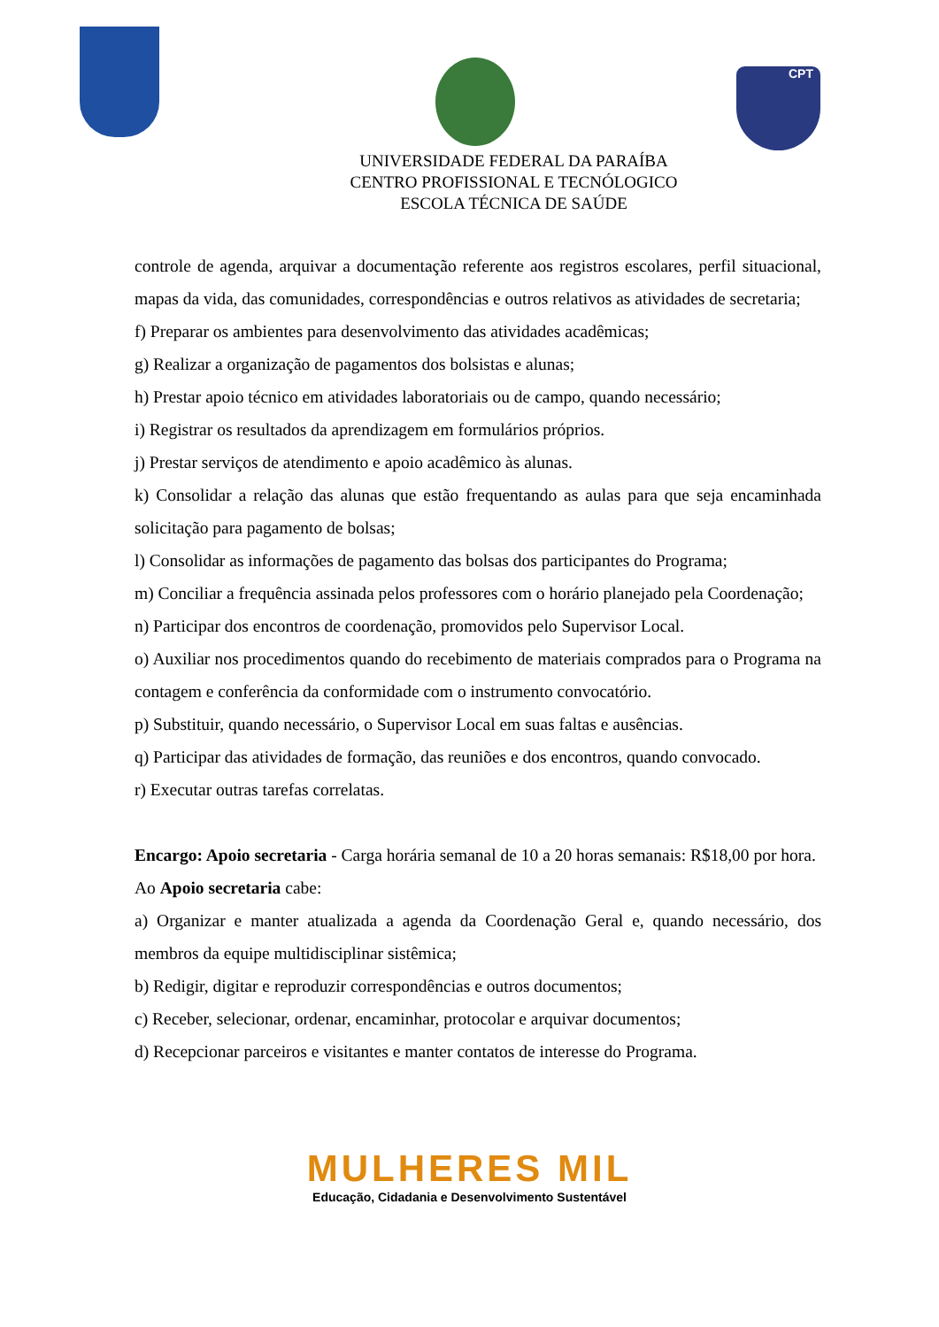CPT
UNIVERSIDADE FEDERAL DA PARAÍBA
CENTRO PROFISSIONAL E TECNÓLOGICO
ESCOLA TÉCNICA DE SAÚDE
controle de agenda, arquivar a documentação referente aos registros escolares, perfil situacional, mapas da vida, das comunidades, correspondências e outros relativos as atividades de secretaria;
f) Preparar os ambientes para desenvolvimento das atividades acadêmicas;
g) Realizar a organização de pagamentos dos bolsistas e alunas;
h) Prestar apoio técnico em atividades laboratoriais ou de campo, quando necessário;
i) Registrar os resultados da aprendizagem em formulários próprios.
j) Prestar serviços de atendimento e apoio acadêmico às alunas.
k) Consolidar a relação das alunas que estão frequentando as aulas para que seja encaminhada solicitação para pagamento de bolsas;
l) Consolidar as informações de pagamento das bolsas dos participantes do Programa;
m) Conciliar a frequência assinada pelos professores com o horário planejado pela Coordenação;
n) Participar dos encontros de coordenação, promovidos pelo Supervisor Local.
o) Auxiliar nos procedimentos quando do recebimento de materiais comprados para o Programa na contagem e conferência da conformidade com o instrumento convocatório.
p) Substituir, quando necessário, o Supervisor Local em suas faltas e ausências.
q) Participar das atividades de formação, das reuniões e dos encontros, quando convocado.
r) Executar outras tarefas correlatas.
Encargo: Apoio secretaria - Carga horária semanal de 10 a 20 horas semanais: R$18,00 por hora.
Ao Apoio secretaria cabe:
a) Organizar e manter atualizada a agenda da Coordenação Geral e, quando necessário, dos membros da equipe multidisciplinar sistêmica;
b) Redigir, digitar e reproduzir correspondências e outros documentos;
c) Receber, selecionar, ordenar, encaminhar, protocolar e arquivar documentos;
d) Recepcionar parceiros e visitantes e manter contatos de interesse do Programa.
MULHERES MIL
Educação, Cidadania e Desenvolvimento Sustentável